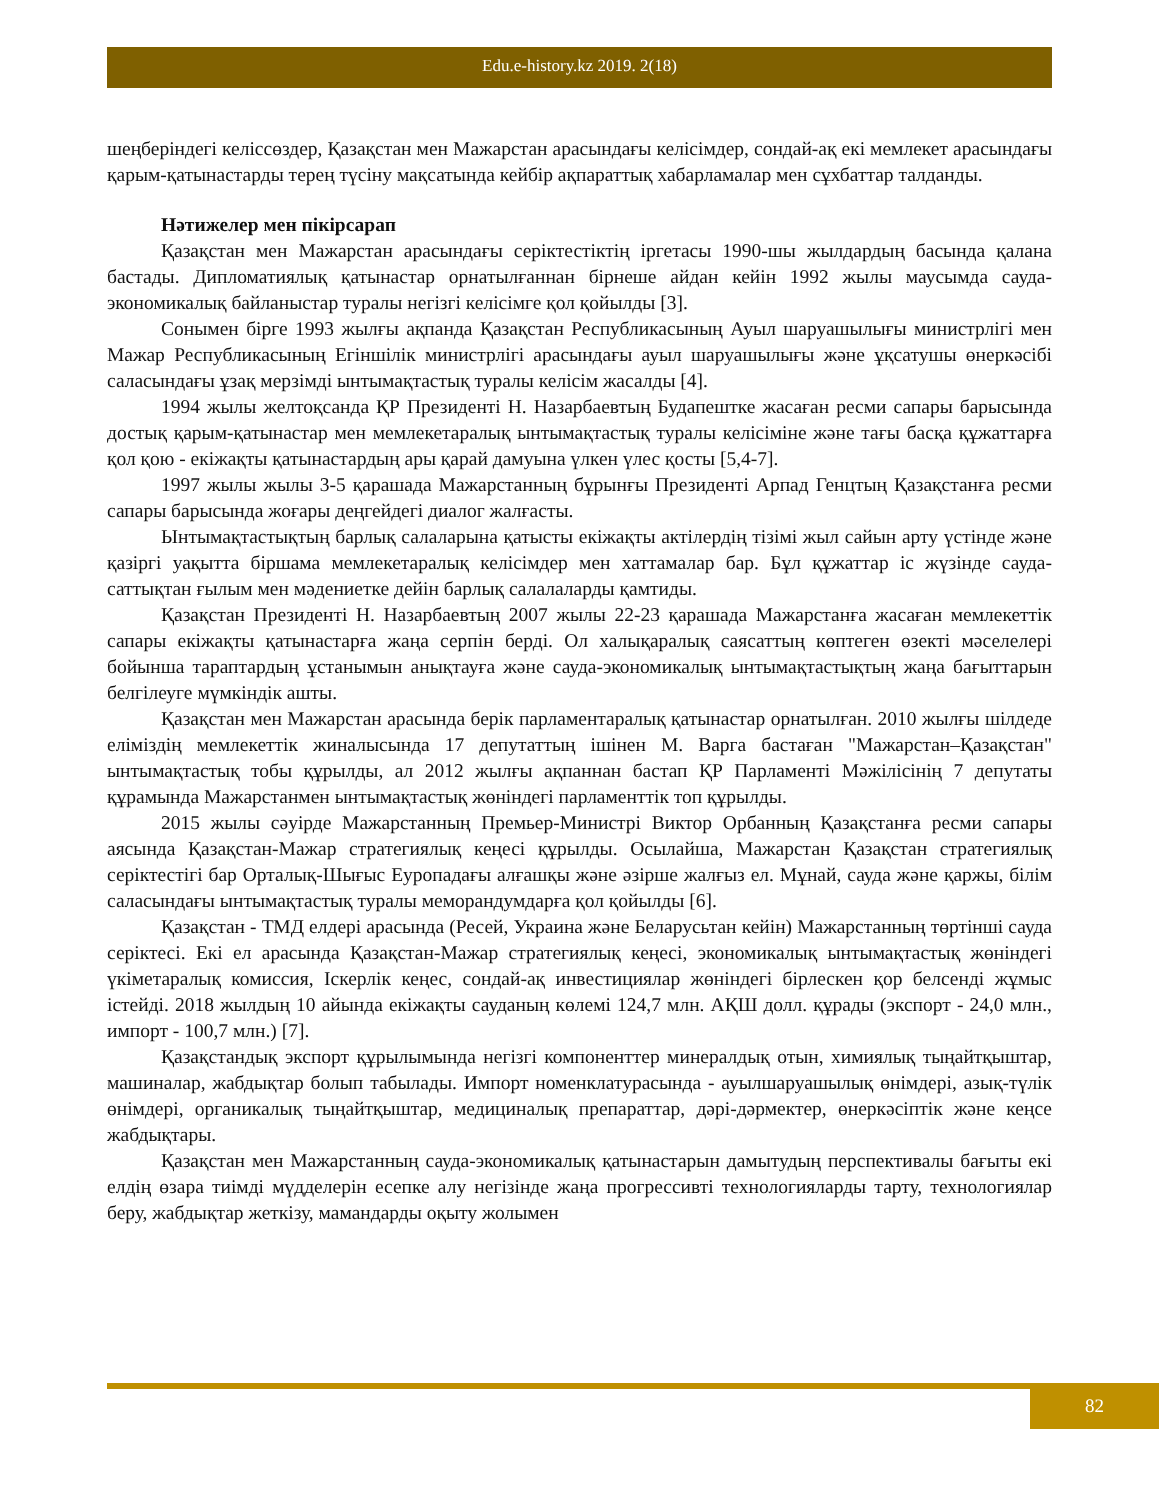Edu.e-history.kz 2019. 2(18)
шеңберіндегі келіссөздер, Қазақстан мен Мажарстан арасындағы келісімдер, сондай-ақ екі мемлекет арасындағы қарым-қатынастарды терең түсіну мақсатында кейбір ақпараттық хабарламалар мен сұхбаттар талданды.
Нәтижелер мен пікірсарап
Қазақстан мен Мажарстан арасындағы серіктестіктің іргетасы 1990-шы жылдардың басында қалана бастады. Дипломатиялық қатынастар орнатылғаннан бірнеше айдан кейін 1992 жылы маусымда сауда-экономикалық байланыстар туралы негізгі келісімге қол қойылды [3].
Сонымен бірге 1993 жылғы ақпанда Қазақстан Республикасының Ауыл шаруашылығы министрлігі мен Мажар Республикасының Егіншілік министрлігі арасындағы ауыл шаруашылығы және ұқсатушы өнеркәсібі саласындағы ұзақ мерзімді ынтымақтастық туралы келісім жасалды [4].
1994 жылы желтоқсанда ҚР Президенті Н. Назарбаевтың Будапештке жасаған ресми сапары барысында достық қарым-қатынастар мен мемлекетаралық ынтымақтастық туралы келісіміне және тағы басқа құжаттарға қол қою - екіжақты қатынастардың ары қарай дамуына үлкен үлес қосты [5,4-7].
1997 жылы жылы 3-5 қарашада Мажарстанның бұрынғы Президенті Арпад Генцтың Қазақстанға ресми сапары барысында жоғары деңгейдегі диалог жалғасты.
Ынтымақтастықтың барлық салаларына қатысты екіжақты актілердің тізімі жыл сайын арту үстінде және қазіргі уақытта біршама мемлекетаралық келісімдер мен хаттамалар бар. Бұл құжаттар іс жүзінде сауда-саттықтан ғылым мен мәдениетке дейін барлық салалаларды қамтиды.
Қазақстан Президенті Н. Назарбаевтың 2007 жылы 22-23 қарашада Мажарстанға жасаған мемлекеттік сапары екіжақты қатынастарға жаңа серпін берді. Ол халықаралық саясаттың көптеген өзекті мәселелері бойынша тараптардың ұстанымын анықтауға және сауда-экономикалық ынтымақтастықтың жаңа бағыттарын белгілеуге мүмкіндік ашты.
Қазақстан мен Мажарстан арасында берік парламентаралық қатынастар орнатылған. 2010 жылғы шілдеде еліміздің мемлекеттік жиналысында 17 депутаттың ішінен М. Варга бастаған "Мажарстан–Қазақстан" ынтымақтастық тобы құрылды, ал 2012 жылғы ақпаннан бастап ҚР Парламенті Мәжілісінің 7 депутаты құрамында Мажарстанмен ынтымақтастық жөніндегі парламенттік топ құрылды.
2015 жылы сәуірде Мажарстанның Премьер-Министрі Виктор Орбанның Қазақстанға ресми сапары аясында Қазақстан-Мажар стратегиялық кеңесі құрылды. Осылайша, Мажарстан Қазақстан стратегиялық серіктестігі бар Орталық-Шығыс Еуропадағы алғашқы және әзірше жалғыз ел. Мұнай, сауда және қаржы, білім саласындағы ынтымақтастық туралы меморандумдарға қол қойылды [6].
Қазақстан - ТМД елдері арасында (Ресей, Украина және Беларусьтан кейін) Мажарстанның төртінші сауда серіктесі. Екі ел арасында Қазақстан-Мажар стратегиялық кеңесі, экономикалық ынтымақтастық жөніндегі үкіметаралық комиссия, Іскерлік кеңес, сондай-ақ инвестициялар жөніндегі бірлескен қор белсенді жұмыс істейді. 2018 жылдың 10 айында екіжақты сауданың көлемі 124,7 млн. АҚШ долл. құрады (экспорт - 24,0 млн., импорт - 100,7 млн.) [7].
Қазақстандық экспорт құрылымында негізгі компоненттер минералдық отын, химиялық тыңайтқыштар, машиналар, жабдықтар болып табылады. Импорт номенклатурасында - ауылшаруашылық өнімдері, азық-түлік өнімдері, органикалық тыңайтқыштар, медициналық препараттар, дәрі-дәрмектер, өнеркәсіптік және кеңсе жабдықтары.
Қазақстан мен Мажарстанның сауда-экономикалық қатынастарын дамытудың перспективалы бағыты екі елдің өзара тиімді мүдделерін есепке алу негізінде жаңа прогрессивті технологияларды тарту, технологиялар беру, жабдықтар жеткізу, мамандарды оқыту жолымен
82